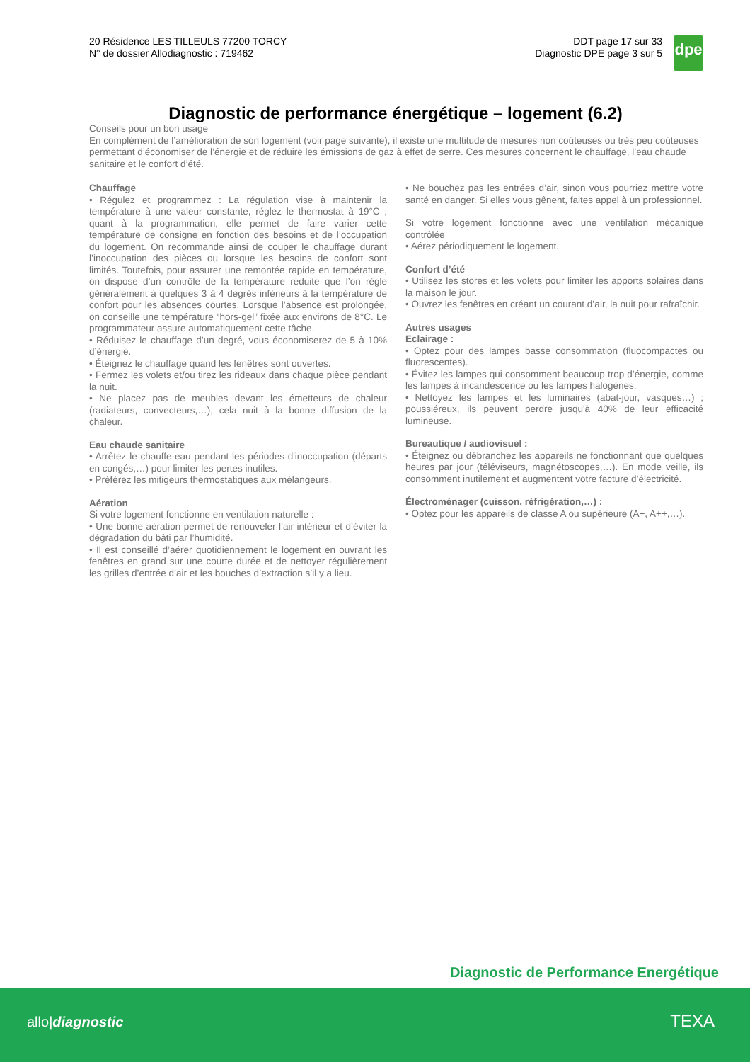20 Résidence LES TILLEULS 77200 TORCY
N° de dossier Allodiagnostic : 719462
DDT page 17 sur 33
Diagnostic DPE page 3 sur 5
dpe
Diagnostic de performance énergétique – logement (6.2)
Conseils pour un bon usage
En complément de l’amélioration de son logement (voir page suivante), il existe une multitude de mesures non coûteuses ou très peu coûteuses permettant d’économiser de l’énergie et de réduire les émissions de gaz à effet de serre. Ces mesures concernent le chauffage, l’eau chaude sanitaire et le confort d’été.
Chauffage
• Régulez et programmez : La régulation vise à maintenir la température à une valeur constante, réglez le thermostat à 19°C ; quant à la programmation, elle permet de faire varier cette température de consigne en fonction des besoins et de l’occupation du logement. On recommande ainsi de couper le chauffage durant l’inoccupation des pièces ou lorsque les besoins de confort sont limités. Toutefois, pour assurer une remontée rapide en température, on dispose d’un contrôle de la température réduite que l’on règle généralement à quelques 3 à 4 degrés inférieurs à la température de confort pour les absences courtes. Lorsque l’absence est prolongée, on conseille une température “hors-gel” fixée aux environs de 8°C. Le programmateur assure automatiquement cette tâche.
• Réduisez le chauffage d’un degré, vous économiserez de 5 à 10% d’énergie.
• Éteignez le chauffage quand les fenêtres sont ouvertes.
• Fermez les volets et/ou tirez les rideaux dans chaque pièce pendant la nuit.
• Ne placez pas de meubles devant les émetteurs de chaleur (radiateurs, convecteurs,…), cela nuit à la bonne diffusion de la chaleur.
Eau chaude sanitaire
• Arrêtez le chauffe-eau pendant les périodes d'inoccupation (départs en congés,…) pour limiter les pertes inutiles.
• Préférez les mitigeurs thermostatiques aux mélangeurs.
Aération
Si votre logement fonctionne en ventilation naturelle :
• Une bonne aération permet de renouveler l’air intérieur et d’éviter la dégradation du bâti par l’humidité.
• Il est conseillé d’aérer quotidiennement le logement en ouvrant les fenêtres en grand sur une courte durée et de nettoyer régulièrement les grilles d’entrée d’air et les bouches d’extraction s’il y a lieu.
• Ne bouchez pas les entrées d’air, sinon vous pourriez mettre votre santé en danger. Si elles vous gênent, faites appel à un professionnel.
Si votre logement fonctionne avec une ventilation mécanique contrôlée
• Aérez périodiquement le logement.
Confort d’été
• Utilisez les stores et les volets pour limiter les apports solaires dans la maison le jour.
• Ouvrez les fenêtres en créant un courant d’air, la nuit pour rafraîchir.
Autres usages
Eclairage :
• Optez pour des lampes basse consommation (fluocompactes ou fluorescentes).
• Évitez les lampes qui consomment beaucoup trop d’énergie, comme les lampes à incandescence ou les lampes halogènes.
• Nettoyez les lampes et les luminaires (abat-jour, vasques…) ; poussiéreux, ils peuvent perdre jusqu'à 40% de leur efficacité lumineuse.
Bureautique / audiovisuel :
• Éteignez ou débranchez les appareils ne fonctionnant que quelques heures par jour (téléviseurs, magnétoscopes,…). En mode veille, ils consomment inutilement et augmentent votre facture d’électricité.
Électroménager (cuisson, réfrigération,…) :
• Optez pour les appareils de classe A ou supérieure (A+, A++,…).
Diagnostic de Performance Energétique
allo|diagnostic TEXA